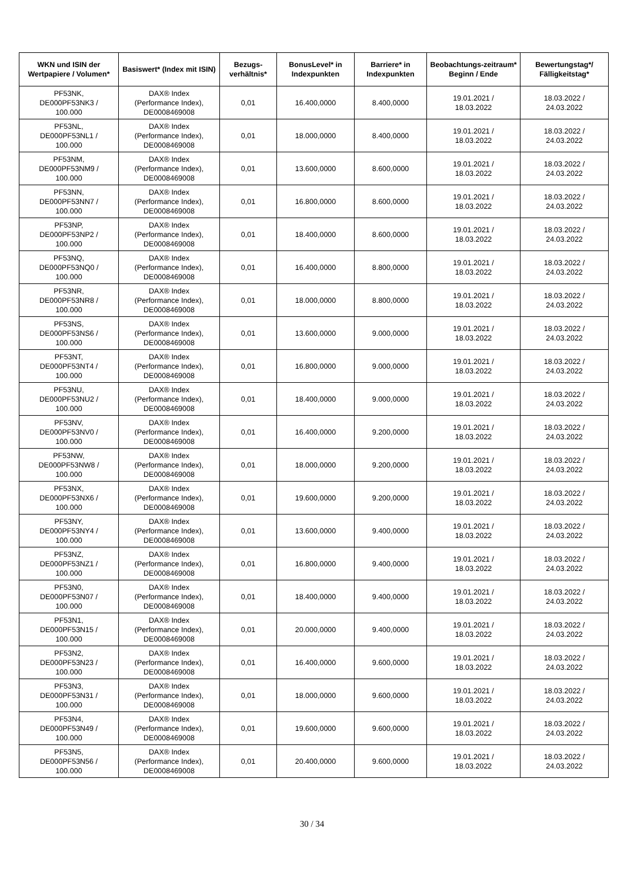| WKN und ISIN der Wertpapiere / Volumen* | Basiswert* (Index mit ISIN) | Bezugs-verhältnis* | BonusLevel* in Indexpunkten | Barriere* in Indexpunkten | Beobachtungs-zeitraum* Beginn / Ende | Bewertungstag*/ Fälligkeitstag* |
| --- | --- | --- | --- | --- | --- | --- |
| PF53NK, DE000PF53NK3 / 100.000 | DAX® Index (Performance Index), DE0008469008 | 0,01 | 16.400,0000 | 8.400,0000 | 19.01.2021 / 18.03.2022 | 18.03.2022 / 24.03.2022 |
| PF53NL, DE000PF53NL1 / 100.000 | DAX® Index (Performance Index), DE0008469008 | 0,01 | 18.000,0000 | 8.400,0000 | 19.01.2021 / 18.03.2022 | 18.03.2022 / 24.03.2022 |
| PF53NM, DE000PF53NM9 / 100.000 | DAX® Index (Performance Index), DE0008469008 | 0,01 | 13.600,0000 | 8.600,0000 | 19.01.2021 / 18.03.2022 | 18.03.2022 / 24.03.2022 |
| PF53NN, DE000PF53NN7 / 100.000 | DAX® Index (Performance Index), DE0008469008 | 0,01 | 16.800,0000 | 8.600,0000 | 19.01.2021 / 18.03.2022 | 18.03.2022 / 24.03.2022 |
| PF53NP, DE000PF53NP2 / 100.000 | DAX® Index (Performance Index), DE0008469008 | 0,01 | 18.400,0000 | 8.600,0000 | 19.01.2021 / 18.03.2022 | 18.03.2022 / 24.03.2022 |
| PF53NQ, DE000PF53NQ0 / 100.000 | DAX® Index (Performance Index), DE0008469008 | 0,01 | 16.400,0000 | 8.800,0000 | 19.01.2021 / 18.03.2022 | 18.03.2022 / 24.03.2022 |
| PF53NR, DE000PF53NR8 / 100.000 | DAX® Index (Performance Index), DE0008469008 | 0,01 | 18.000,0000 | 8.800,0000 | 19.01.2021 / 18.03.2022 | 18.03.2022 / 24.03.2022 |
| PF53NS, DE000PF53NS6 / 100.000 | DAX® Index (Performance Index), DE0008469008 | 0,01 | 13.600,0000 | 9.000,0000 | 19.01.2021 / 18.03.2022 | 18.03.2022 / 24.03.2022 |
| PF53NT, DE000PF53NT4 / 100.000 | DAX® Index (Performance Index), DE0008469008 | 0,01 | 16.800,0000 | 9.000,0000 | 19.01.2021 / 18.03.2022 | 18.03.2022 / 24.03.2022 |
| PF53NU, DE000PF53NU2 / 100.000 | DAX® Index (Performance Index), DE0008469008 | 0,01 | 18.400,0000 | 9.000,0000 | 19.01.2021 / 18.03.2022 | 18.03.2022 / 24.03.2022 |
| PF53NV, DE000PF53NV0 / 100.000 | DAX® Index (Performance Index), DE0008469008 | 0,01 | 16.400,0000 | 9.200,0000 | 19.01.2021 / 18.03.2022 | 18.03.2022 / 24.03.2022 |
| PF53NW, DE000PF53NW8 / 100.000 | DAX® Index (Performance Index), DE0008469008 | 0,01 | 18.000,0000 | 9.200,0000 | 19.01.2021 / 18.03.2022 | 18.03.2022 / 24.03.2022 |
| PF53NX, DE000PF53NX6 / 100.000 | DAX® Index (Performance Index), DE0008469008 | 0,01 | 19.600,0000 | 9.200,0000 | 19.01.2021 / 18.03.2022 | 18.03.2022 / 24.03.2022 |
| PF53NY, DE000PF53NY4 / 100.000 | DAX® Index (Performance Index), DE0008469008 | 0,01 | 13.600,0000 | 9.400,0000 | 19.01.2021 / 18.03.2022 | 18.03.2022 / 24.03.2022 |
| PF53NZ, DE000PF53NZ1 / 100.000 | DAX® Index (Performance Index), DE0008469008 | 0,01 | 16.800,0000 | 9.400,0000 | 19.01.2021 / 18.03.2022 | 18.03.2022 / 24.03.2022 |
| PF53N0, DE000PF53N07 / 100.000 | DAX® Index (Performance Index), DE0008469008 | 0,01 | 18.400,0000 | 9.400,0000 | 19.01.2021 / 18.03.2022 | 18.03.2022 / 24.03.2022 |
| PF53N1, DE000PF53N15 / 100.000 | DAX® Index (Performance Index), DE0008469008 | 0,01 | 20.000,0000 | 9.400,0000 | 19.01.2021 / 18.03.2022 | 18.03.2022 / 24.03.2022 |
| PF53N2, DE000PF53N23 / 100.000 | DAX® Index (Performance Index), DE0008469008 | 0,01 | 16.400,0000 | 9.600,0000 | 19.01.2021 / 18.03.2022 | 18.03.2022 / 24.03.2022 |
| PF53N3, DE000PF53N31 / 100.000 | DAX® Index (Performance Index), DE0008469008 | 0,01 | 18.000,0000 | 9.600,0000 | 19.01.2021 / 18.03.2022 | 18.03.2022 / 24.03.2022 |
| PF53N4, DE000PF53N49 / 100.000 | DAX® Index (Performance Index), DE0008469008 | 0,01 | 19.600,0000 | 9.600,0000 | 19.01.2021 / 18.03.2022 | 18.03.2022 / 24.03.2022 |
| PF53N5, DE000PF53N56 / 100.000 | DAX® Index (Performance Index), DE0008469008 | 0,01 | 20.400,0000 | 9.600,0000 | 19.01.2021 / 18.03.2022 | 18.03.2022 / 24.03.2022 |
30 / 34